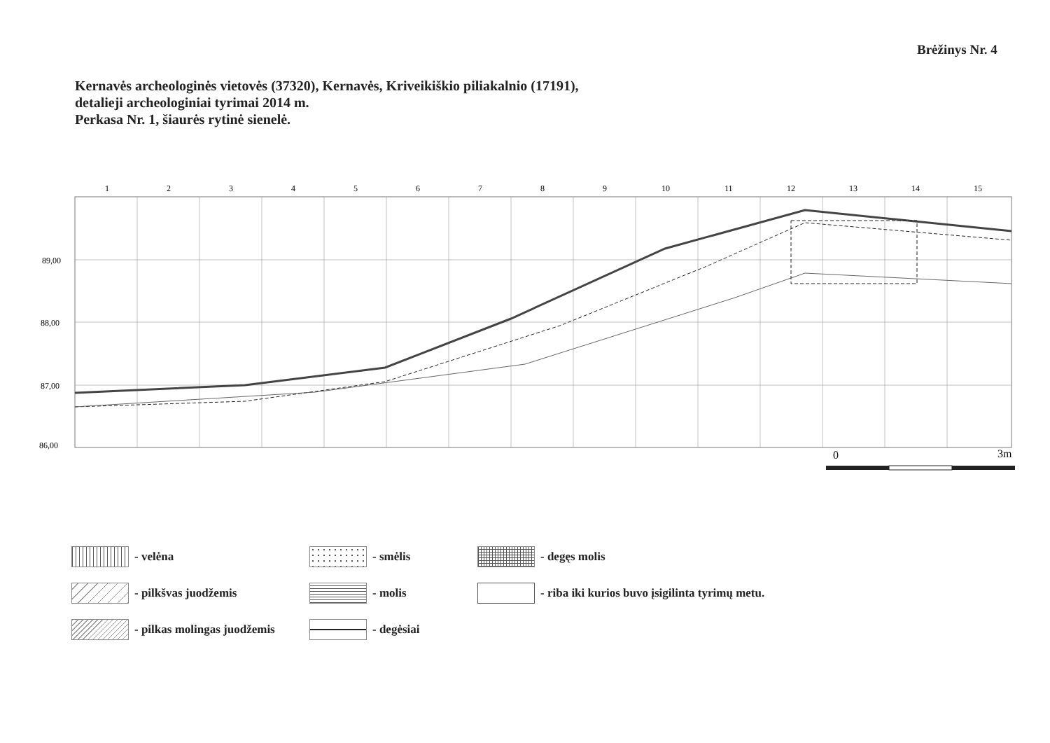Brėžinys Nr. 4
Kernavės archeologinės vietovės (37320), Kernavės, Kriveikiškio piliakalnio (17191),
detalieji archeologiniai tyrimai 2014 m.
Perkasa Nr. 1, šiaurės rytinė sienelė.
1
2
3
4
5
6
7
8
9
10
11
12
13
14
15
89,00
88,00
87,00
86,00
0
3m
- velėna
- smėlis
- degęs molis
- pilkšvas juodžemis
- molis
- riba iki kurios buvo įsigilinta tyrimų metu.
- pilkas molingas juodžemis
- degėsiai